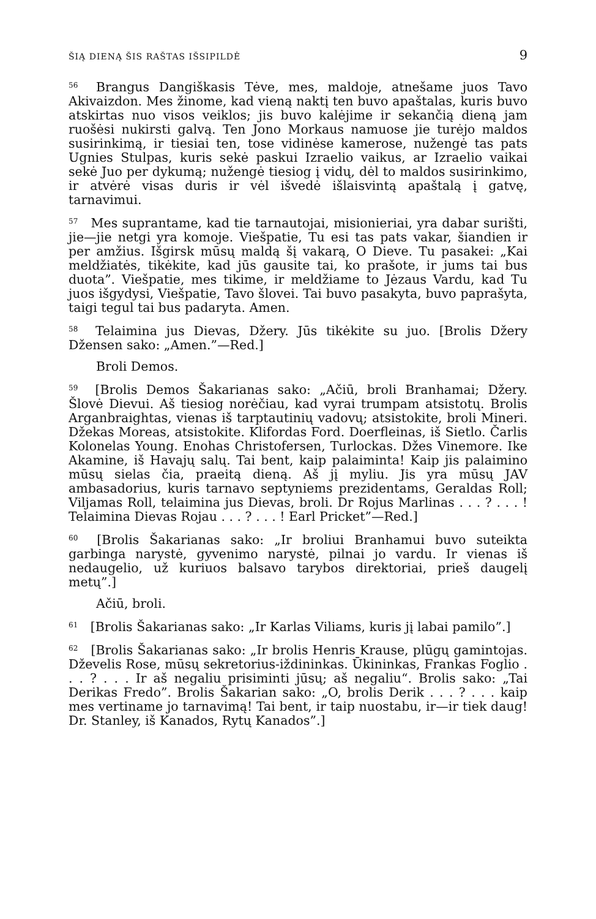ŠIĄ DIENĄ ŠIS RAŠTAS IŠSIPILDĖ 9
<sup>56</sup> Brangus Dangiškasis Tėve, mes, maldoje, atnešame juos Tavo Akivaizdon. Mes žinome, kad vieną naktį ten buvo apaštalas, kuris buvo atskirtas nuo visos veiklos; jis buvo kalėjime ir sekančią dieną jam ruošėsi nukirsti galvą. Ten Jono Morkaus namuose jie turėjo maldos susirinkimą, ir tiesiai ten, tose vidinėse kamerose, nužengė tas pats Ugnies Stulpas, kuris sekė paskui Izraelio vaikus, ar Izraelio vaikai sekė Juo per dykumą; nužengė tiesiog į vidų, dėl to maldos susirinkimo, ir atvėrė visas duris ir vėl išvedė išlaisvintą apaštalą į gatvę, tarnavimui.
<sup>57</sup> Mes suprantame, kad tie tarnautojai, misionieriai, yra dabar surišti, jie—jie netgi yra komoje. Viešpatie, Tu esi tas pats vakar, šiandien ir per amžius. Išgirsk mūsų maldą šį vakarą, O Dieve. Tu pasakei: „Kai meldžiatės, tikėkite, kad jūs gausite tai, ko prašote, ir jums tai bus duota”. Viešpatie, mes tikime, ir meldžiame to Jėzaus Vardu, kad Tu juos išgydysi, Viešpatie, Tavo šlovei. Tai buvo pasakyta, buvo paprašyta, taigi tegul tai bus padaryta. Amen.
<sup>58</sup> Telaimina jus Dievas, Džery. Jūs tikėkite su juo. [Brolis Džery Džensen sako: „Amen.”—Red.]
Broli Demos.
<sup>59</sup> [Brolis Demos Šakarianas sako: „Ačiū, broli Branhamai; Džery. Šlovė Dievui. Aš tiesiog norėčiau, kad vyrai trumpam atsistotų. Brolis Arganbraightas, vienas iš tarptautinių vadovų; atsistokite, broli Mineri. Džekas Moreas, atsistokite. Klifordas Ford. Doerfleinas, iš Sietlo. Čarlis Kolonelas Young. Enohas Christofersen, Turlockas. Džes Vinemore. Ike Akamine, iš Havajų salų. Tai bent, kaip palaiminta! Kaip jis palaimino mūsų sielas čia, praeitą dieną. Aš jį myliu. Jis yra mūsų JAV ambasadorius, kuris tarnavo septyniems prezidentams, Geraldas Roll; Viljamas Roll, telaimina jus Dievas, broli. Dr Rojus Marlinas . . . ? . . . ! Telaimina Dievas Rojau . . . ? . . . ! Earl Pricket”—Red.]
<sup>60</sup> [Brolis Šakarianas sako: „Ir broliui Branhamui buvo suteikta garbinga narystė, gyvenimo narystė, pilnai jo vardu. Ir vienas iš nedaugelio, už kuriuos balsavo tarybos direktoriai, prieš daugelį metų”.]
Ačiū, broli.
<sup>61</sup> [Brolis Šakarianas sako: „Ir Karlas Viliams, kuris jį labai pamilo”.]
<sup>62</sup> [Brolis Šakarianas sako: „Ir brolis Henris Krause, plūgų gamintojas. Dževelis Rose, mūsų sekretorius-iždininkas. Ūkininkas, Frankas Foglio . . . ? . . . Ir aš negaliu prisiminti jūsų; aš negaliu“. Brolis sako: „Tai Derikas Fredo”. Brolis Šakarian sako: „O, brolis Derik . . . ? . . . kaip mes vertiname jo tarnavimą! Tai bent, ir taip nuostabu, ir—ir tiek daug! Dr. Stanley, iš Kanados, Rytų Kanados”.]